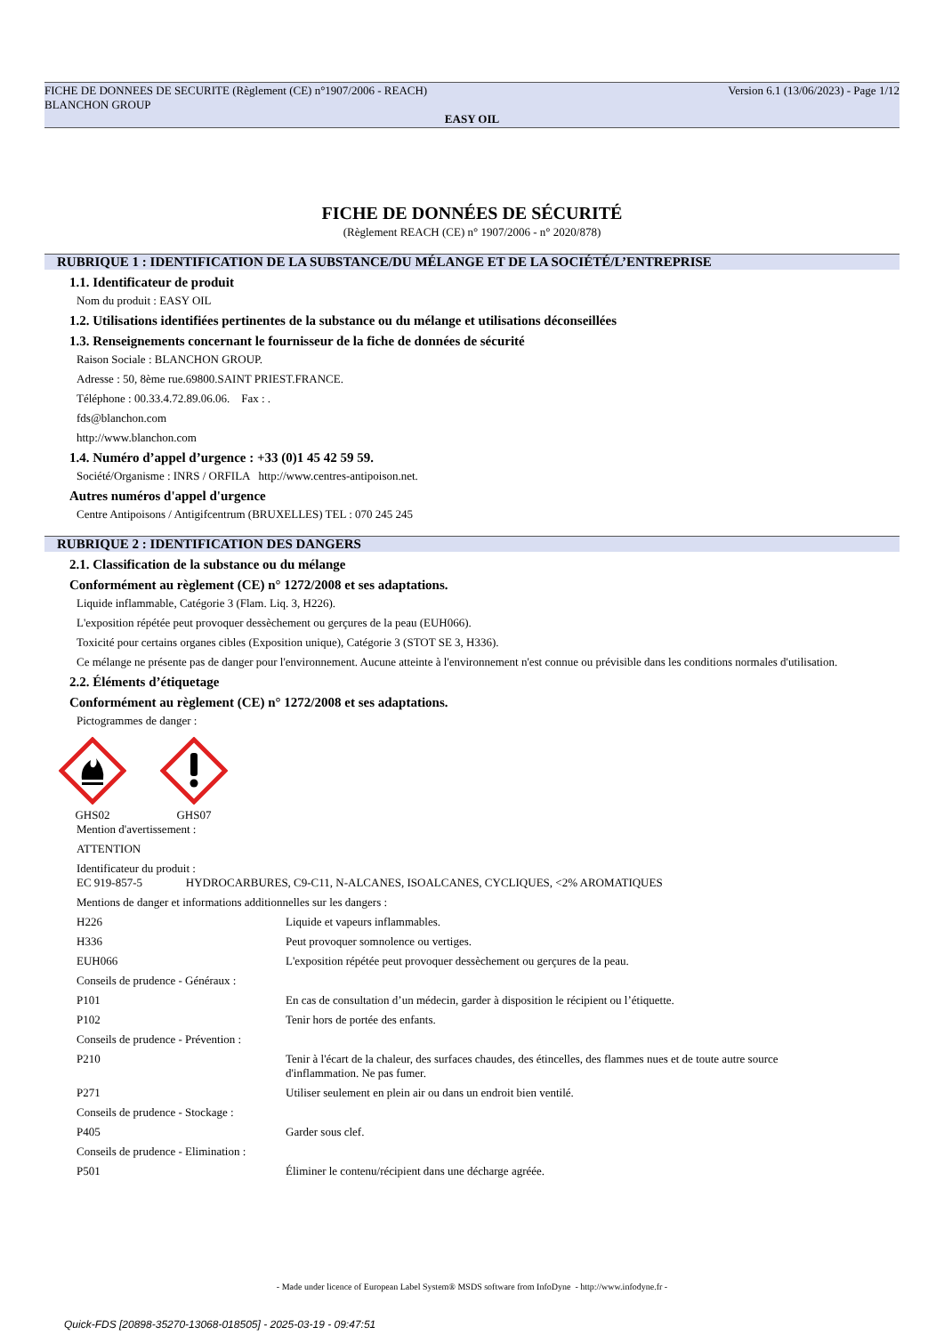FICHE DE DONNEES DE SECURITE (Règlement (CE) n°1907/2006 - REACH) Version 6.1 (13/06/2023) - Page 1/12
BLANCHON GROUP
EASY OIL
FICHE DE DONNÉES DE SÉCURITÉ
(Règlement REACH (CE) n° 1907/2006 - n° 2020/878)
RUBRIQUE 1 : IDENTIFICATION DE LA SUBSTANCE/DU MÉLANGE ET DE LA SOCIÉTÉ/L’ENTREPRISE
1.1. Identificateur de produit
Nom du produit : EASY OIL
1.2. Utilisations identifiées pertinentes de la substance ou du mélange et utilisations déconseillées
1.3. Renseignements concernant le fournisseur de la fiche de données de sécurité
Raison Sociale : BLANCHON GROUP.
Adresse : 50, 8ème rue.69800.SAINT PRIEST.FRANCE.
Téléphone : 00.33.4.72.89.06.06. Fax : .
fds@blanchon.com
http://www.blanchon.com
1.4. Numéro d’appel d’urgence : +33 (0)1 45 42 59 59.
Société/Organisme : INRS / ORFILA http://www.centres-antipoison.net.
Autres numéros d'appel d'urgence
Centre Antipoisons / Antigifcentrum (BRUXELLES) TEL : 070 245 245
RUBRIQUE 2 : IDENTIFICATION DES DANGERS
2.1. Classification de la substance ou du mélange
Conformément au règlement (CE) n° 1272/2008 et ses adaptations.
Liquide inflammable, Catégorie 3 (Flam. Liq. 3, H226).
L'exposition répétée peut provoquer dessèchement ou gerçures de la peau (EUH066).
Toxicité pour certains organes cibles (Exposition unique), Catégorie 3 (STOT SE 3, H336).
Ce mélange ne présente pas de danger pour l'environnement. Aucune atteinte à l'environnement n'est connue ou prévisible dans les conditions normales d'utilisation.
2.2. Éléments d’étiquetage
Conformément au règlement (CE) n° 1272/2008 et ses adaptations.
Pictogrammes de danger :
GHS02
GHS07
Mention d'avertissement :
ATTENTION
Identificateur du produit :
EC 919-857-5 HYDROCARBURES, C9-C11, N-ALCANES, ISOALCANES, CYCLIQUES, <2% AROMATIQUES
Mentions de danger et informations additionnelles sur les dangers :
| H226 | Liquide et vapeurs inflammables. |
| H336 | Peut provoquer somnolence ou vertiges. |
| EUH066 | L'exposition répétée peut provoquer dessèchement ou gerçures de la peau. |
| Conseils de prudence - Généraux : | |
| P101 | En cas de consultation d’un médecin, garder à disposition le récipient ou l’étiquette. |
| P102 | Tenir hors de portée des enfants. |
| Conseils de prudence - Prévention : | |
| P210 | Tenir à l'écart de la chaleur, des surfaces chaudes, des étincelles, des flammes nues et de toute autre source d'inflammation. Ne pas fumer. |
| P271 | Utiliser seulement en plein air ou dans un endroit bien ventilé. |
| Conseils de prudence - Stockage : | |
| P405 | Garder sous clef. |
| Conseils de prudence - Elimination : | |
| P501 | Éliminer le contenu/récipient dans une décharge agréée. |
- Made under licence of European Label System® MSDS software from InfoDyne - http://www.infodyne.fr -
Quick-FDS [20898-35270-13068-018505] - 2025-03-19 - 09:47:51